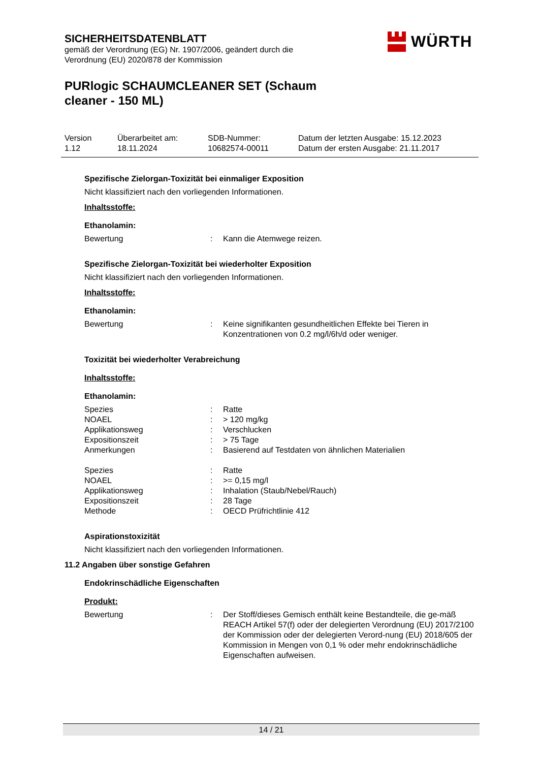SICHERHEITSDATENBLATT
gemäß der Verordnung (EG) Nr. 1907/2006, geändert durch die Verordnung (EU) 2020/878 der Kommission
PURlogic SCHAUMCLEANER SET (Schaum cleaner - 150 ML)
WÜRTH
Version
1.12
Überarbeitet am:
18.11.2024
SDB-Nummer:
10682574-00011
Datum der letzten Ausgabe: 15.12.2023
Datum der ersten Ausgabe: 21.11.2017
Spezifische Zielorgan-Toxizität bei einmaliger Exposition
Nicht klassifiziert nach den vorliegenden Informationen.
Inhaltsstoffe:
Ethanolamin:
| Bewertung | : | Kann die Atemwege reizen. |
Spezifische Zielorgan-Toxizität bei wiederholter Exposition
Nicht klassifiziert nach den vorliegenden Informationen.
Inhaltsstoffe:
Ethanolamin:
| Bewertung | : | Keine signifikanten gesundheitlichen Effekte bei Tieren in Konzentrationen von 0.2 mg/l/6h/d oder weniger. |
Toxizität bei wiederholter Verabreichung
Inhaltsstoffe:
Ethanolamin:
| Spezies | : | Ratte |
| NOAEL | : | > 120 mg/kg |
| Applikationsweg | : | Verschlucken |
| Expositionszeit | : | > 75 Tage |
| Anmerkungen | : | Basierend auf Testdaten von ähnlichen Materialien |
| Spezies | : | Ratte |
| NOAEL | : | >= 0,15 mg/l |
| Applikationsweg | : | Inhalation (Staub/Nebel/Rauch) |
| Expositionszeit | : | 28 Tage |
| Methode | : | OECD Prüfrichtlinie 412 |
Aspirationstoxizität
Nicht klassifiziert nach den vorliegenden Informationen.
11.2 Angaben über sonstige Gefahren
Endokrinschädliche Eigenschaften
Produkt:
| Bewertung | : | Der Stoff/dieses Gemisch enthält keine Bestandteile, die ge-mäß REACH Artikel 57(f) oder der delegierten Verordnung (EU) 2017/2100 der Kommission oder der delegierten Verord-nung (EU) 2018/605 der Kommission in Mengen von 0,1 % oder mehr endokrinschädliche Eigenschaften aufweisen. |
14 / 21